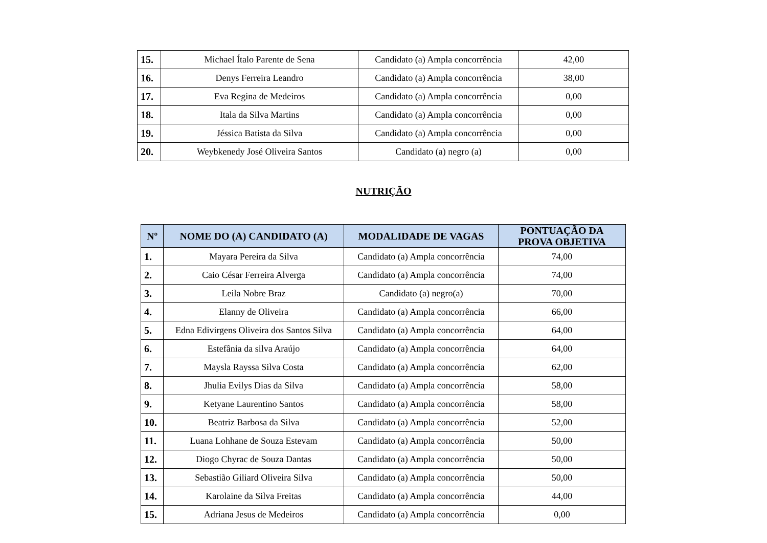| 15. | Michael Ítalo Parente de Sena | Candidato (a) Ampla concorrência | 42,00 |
| 16. | Denys Ferreira Leandro | Candidato (a) Ampla concorrência | 38,00 |
| 17. | Eva Regina de Medeiros | Candidato (a) Ampla concorrência | 0,00 |
| 18. | Itala da Silva Martins | Candidato (a) Ampla concorrência | 0,00 |
| 19. | Jéssica Batista da Silva | Candidato (a) Ampla concorrência | 0,00 |
| 20. | Weybkenedy José Oliveira Santos | Candidato (a) negro (a) | 0,00 |
NUTRIÇÃO
| Nº | NOME DO (A) CANDIDATO (A) | MODALIDADE DE VAGAS | PONTUAÇÃO DA PROVA OBJETIVA |
| --- | --- | --- | --- |
| 1. | Mayara Pereira da Silva | Candidato (a) Ampla concorrência | 74,00 |
| 2. | Caio César Ferreira Alverga | Candidato (a) Ampla concorrência | 74,00 |
| 3. | Leila Nobre Braz | Candidato (a) negro(a) | 70,00 |
| 4. | Elanny de Oliveira | Candidato (a) Ampla concorrência | 66,00 |
| 5. | Edna Edivirgens Oliveira dos Santos Silva | Candidato (a) Ampla concorrência | 64,00 |
| 6. | Estefânia da silva Araújo | Candidato (a) Ampla concorrência | 64,00 |
| 7. | Maysla Rayssa Silva Costa | Candidato (a) Ampla concorrência | 62,00 |
| 8. | Jhulia Evilys Dias da Silva | Candidato (a) Ampla concorrência | 58,00 |
| 9. | Ketyane Laurentino Santos | Candidato (a) Ampla concorrência | 58,00 |
| 10. | Beatriz Barbosa da Silva | Candidato (a) Ampla concorrência | 52,00 |
| 11. | Luana Lohhane de Souza Estevam | Candidato (a) Ampla concorrência | 50,00 |
| 12. | Diogo Chyrac de Souza Dantas | Candidato (a) Ampla concorrência | 50,00 |
| 13. | Sebastião Giliard Oliveira Silva | Candidato (a) Ampla concorrência | 50,00 |
| 14. | Karolaine da Silva Freitas | Candidato (a) Ampla concorrência | 44,00 |
| 15. | Adriana Jesus de Medeiros | Candidato (a) Ampla concorrência | 0,00 |